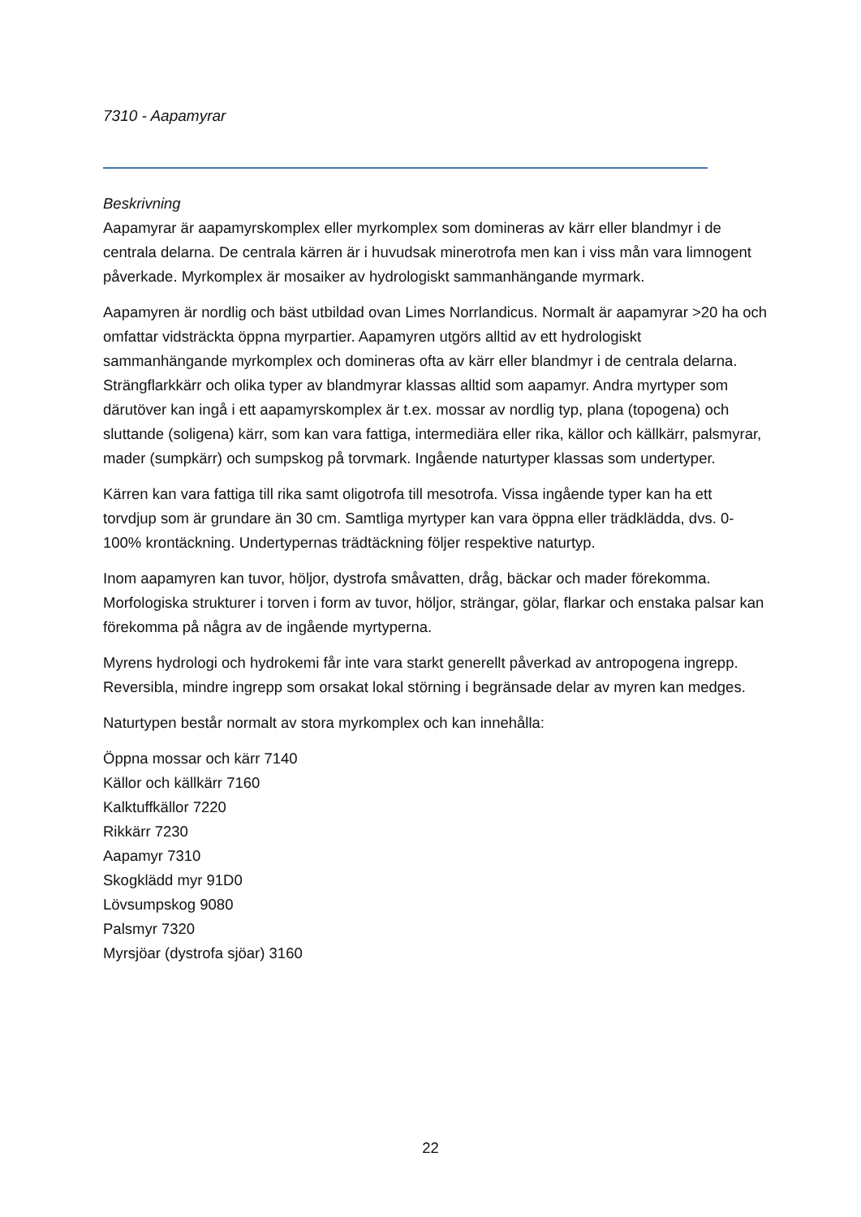7310 - Aapamyrar
Beskrivning
Aapamyrar är aapamyrskomplex eller myrkomplex som domineras av kärr eller blandmyr i de centrala delarna. De centrala kärren är i huvudsak minerotrofa men kan i viss mån vara limnogent påverkade. Myrkomplex är mosaiker av hydrologiskt sammanhängande myrmark.
Aapamyren är nordlig och bäst utbildad ovan Limes Norrlandicus. Normalt är aapamyrar >20 ha och omfattar vidsträckta öppna myrpartier. Aapamyren utgörs alltid av ett hydrologiskt sammanhängande myrkomplex och domineras ofta av kärr eller blandmyr i de centrala delarna. Strängflarkkärr och olika typer av blandmyrar klassas alltid som aapamyr. Andra myrtyper som därutöver kan ingå i ett aapamyrskomplex är t.ex. mossar av nordlig typ, plana (topogena) och sluttande (soligena) kärr, som kan vara fattiga, intermediära eller rika, källor och källkärr, palsmyrar, mader (sumpkärr) och sumpskog på torvmark. Ingående naturtyper klassas som undertyper.
Kärren kan vara fattiga till rika samt oligotrofa till mesotrofa. Vissa ingående typer kan ha ett torvdjup som är grundare än 30 cm. Samtliga myrtyper kan vara öppna eller trädklädda, dvs. 0-100% krontäckning. Undertypernas trädtäckning följer respektive naturtyp.
Inom aapamyren kan tuvor, höljor, dystrofa småvatten, dråg, bäckar och mader förekomma. Morfologiska strukturer i torven i form av tuvor, höljor, strängar, gölar, flarkar och enstaka palsar kan förekomma på några av de ingående myrtyperna.
Myrens hydrologi och hydrokemi får inte vara starkt generellt påverkad av antropogena ingrepp. Reversibla, mindre ingrepp som orsakat lokal störning i begränsade delar av myren kan medges.
Naturtypen består normalt av stora myrkomplex och kan innehålla:
Öppna mossar och kärr 7140
Källor och källkärr 7160
Kalktuffkällor 7220
Rikkärr 7230
Aapamyr 7310
Skogklädd myr 91D0
Lövsumpskog 9080
Palsmyr 7320
Myrsjöar (dystrofa sjöar) 3160
22